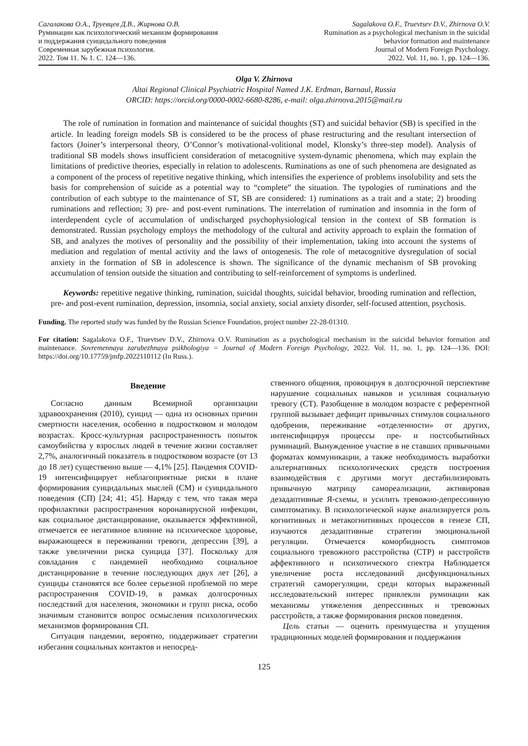Сагалакова О.А., Труевцев Д.В., Жирнова О.В.
Руминации как психологический механизм формирования
и поддержания суицидального поведения
Современная зарубежная психология.
2022. Том 11. № 1. С. 124—136.
Sagalakova O.F., Truevtsev D.V., Zhirnova O.V.
Rumination as a psychological mechanism in the suicidal
behavior formation and maintenance
Journal of Modern Foreign Psychology.
2022. Vol. 11, no. 1, pp. 124—136.
Olga V. Zhirnova
Altai Regional Clinical Psychiatric Hospital Named J.K. Erdman, Barnaul, Russia
ORCID: https://orcid.org/0000-0002-6680-8286, e-mail: olga.zhirnova.2015@mail.ru
The role of rumination in formation and maintenance of suicidal thoughts (ST) and suicidal behavior (SB) is specified in the article. In leading foreign models SB is considered to be the process of phase restructuring and the resultant intersection of factors (Joiner’s interpersonal theory, O’Connor’s motivational-volitional model, Klonsky’s three-step model). Analysis of traditional SB models shows insufficient consideration of metacognitive system-dynamic phenomena, which may explain the limitations of predictive theories, especially in relation to adolescents. Ruminations as one of such phenomena are designated as a component of the process of repetitive negative thinking, which intensifies the experience of problems insolubility and sets the basis for comprehension of suicide as a potential way to “complete” the situation. The typologies of ruminations and the contribution of each subtype to the maintenance of ST, SB are considered: 1) ruminations as a trait and a state; 2) brooding ruminations and reflection; 3) pre- and post-event ruminations. The interrelation of rumination and insomnia in the form of interdependent cycle of accumulation of undischarged psychophysiological tension in the context of SB formation is demonstrated. Russian psychology employs the methodology of the cultural and activity approach to explain the formation of SB, and analyzes the motives of personality and the possibility of their implementation, taking into account the systems of mediation and regulation of mental activity and the laws of ontogenesis. The role of metacognitive dysregulation of social anxiety in the formation of SB in adolescence is shown. The significance of the dynamic mechanism of SB provoking accumulation of tension outside the situation and contributing to self-reinforcement of symptoms is underlined.
Keywords: repetitive negative thinking, rumination, suicidal thoughts, suicidal behavior, brooding rumination and reflection, pre- and post-event rumination, depression, insomnia, social anxiety, social anxiety disorder, self-focused attention, psychosis.
Funding. The reported study was funded by the Russian Science Foundation, project number 22-28-01310.
For citation: Sagalakova O.F., Truevtsev D.V., Zhirnova O.V. Rumination as a psychological mechanism in the suicidal behavior formation and maintenance. Sovremennaya zarubezhnaya psikhologiya = Journal of Modern Foreign Psychology, 2022. Vol. 11, no. 1, pp. 124—136. DOI: https://doi.org/10.17759/jmfp.2022110112 (In Russ.).
Введение
Согласно данным Всемирной организации здравоохранения (2010), суицид — одна из основных причин смертности населения, особенно в подростковом и молодом возрастах. Кросс-культурная распространенность попыток самоубийства у взрослых людей в течение жизни составляет 2,7%, аналогичный показатель в подростковом возрасте (от 13 до 18 лет) существенно выше — 4,1% [25]. Пандемия COVID-19 интенсифицирует неблагоприятные риски в плане формирования суицидальных мыслей (СМ) и суицидального поведения (СП) [24; 41; 45]. Наряду с тем, что такая мера профилактики распространения коронавирусной инфекции, как социальное дистанцирование, оказывается эффективной, отмечается ее негативное влияние на психическое здоровье, выражающееся в переживании тревоги, депрессии [39], а также увеличении риска суицида [37]. Поскольку для совладания с пандемией необходимо социальное дистанцирование в течение последующих двух лет [26], а суициды становятся все более серьезной проблемой по мере распространения COVID-19, в рамках долгосрочных последствий для населения, экономики и групп риска, особо значимым становится вопрос осмысления психологических механизмов формирования СП.
Ситуация пандемии, вероятно, поддерживает стратегии избегания социальных контактов и непосред-
ственного общения, провоцируя в долгосрочной перспективе нарушение социальных навыков и усиливая социальную тревогу (СТ). Разобщение в молодом возрасте с референтной группой вызывает дефицит привычных стимулов социального одобрения, переживание «отделенности» от других, интенсифицируя процессы пре- и постсобытийных руминаций. Вынужденное участие в не ставших привычными форматах коммуникации, а также необходимость выработки альтернативных психологических средств построения взаимодействия с другими могут дестабилизировать привычную матрицу самореализации, активировав дезадаптивные Я-схемы, и усилить тревожно-депрессивную симптоматику. В психологической науке анализируется роль когнитивных и метакогнитивных процессов в генезе СП, изучаются дезадаптивные стратегии эмоциональной регуляции. Отмечается коморбидность симптомов социального тревожного расстройства (СТР) и расстройств аффективного и психотического спектра Наблюдается увеличение роста исследований дисфункциональных стратегий саморегуляции, среди которых выраженный исследовательский интерес привлекли руминации как механизмы утяжеления депрессивных и тревожных расстройств, а также формирования рисков поведения.
Цель статьи — оценить преимущества и упущения традиционных моделей формирования и поддержания
125